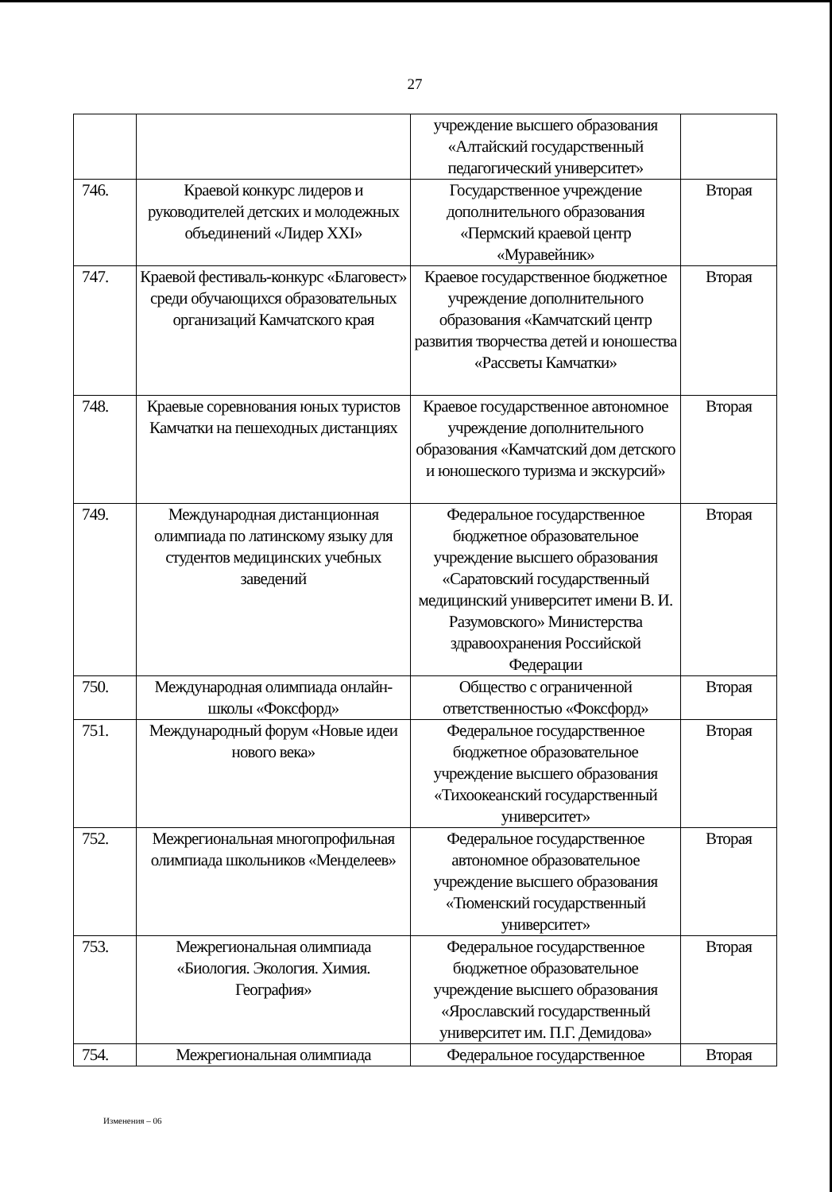27
| | | учреждение высшего образования «Алтайский государственный педагогический университет» | |
| 746. | Краевой конкурс лидеров и руководителей детских и молодежных объединений «Лидер XXI» | Государственное учреждение дополнительного образования «Пермский краевой центр «Муравейник» | Вторая |
| 747. | Краевой фестиваль-конкурс «Благовест» среди обучающихся образовательных организаций Камчатского края | Краевое государственное бюджетное учреждение дополнительного образования «Камчатский центр развития творчества детей и юношества «Рассветы Камчатки» | Вторая |
| 748. | Краевые соревнования юных туристов Камчатки на пешеходных дистанциях | Краевое государственное автономное учреждение дополнительного образования «Камчатский дом детского и юношеского туризма и экскурсий» | Вторая |
| 749. | Международная дистанционная олимпиада по латинскому языку для студентов медицинских учебных заведений | Федеральное государственное бюджетное образовательное учреждение высшего образования «Саратовский государственный медицинский университет имени В. И. Разумовского» Министерства здравоохранения Российской Федерации | Вторая |
| 750. | Международная олимпиада онлайн-школы «Фоксфорд» | Общество с ограниченной ответственностью «Фоксфорд» | Вторая |
| 751. | Международный форум «Новые идеи нового века» | Федеральное государственное бюджетное образовательное учреждение высшего образования «Тихоокеанский государственный университет» | Вторая |
| 752. | Межрегиональная многопрофильная олимпиада школьников «Менделеев» | Федеральное государственное автономное образовательное учреждение высшего образования «Тюменский государственный университет» | Вторая |
| 753. | Межрегиональная олимпиада «Биология. Экология. Химия. География» | Федеральное государственное бюджетное образовательное учреждение высшего образования «Ярославский государственный университет им. П.Г. Демидова» | Вторая |
| 754. | Межрегиональная олимпиада | Федеральное государственное | Вторая |
Изменения – 06